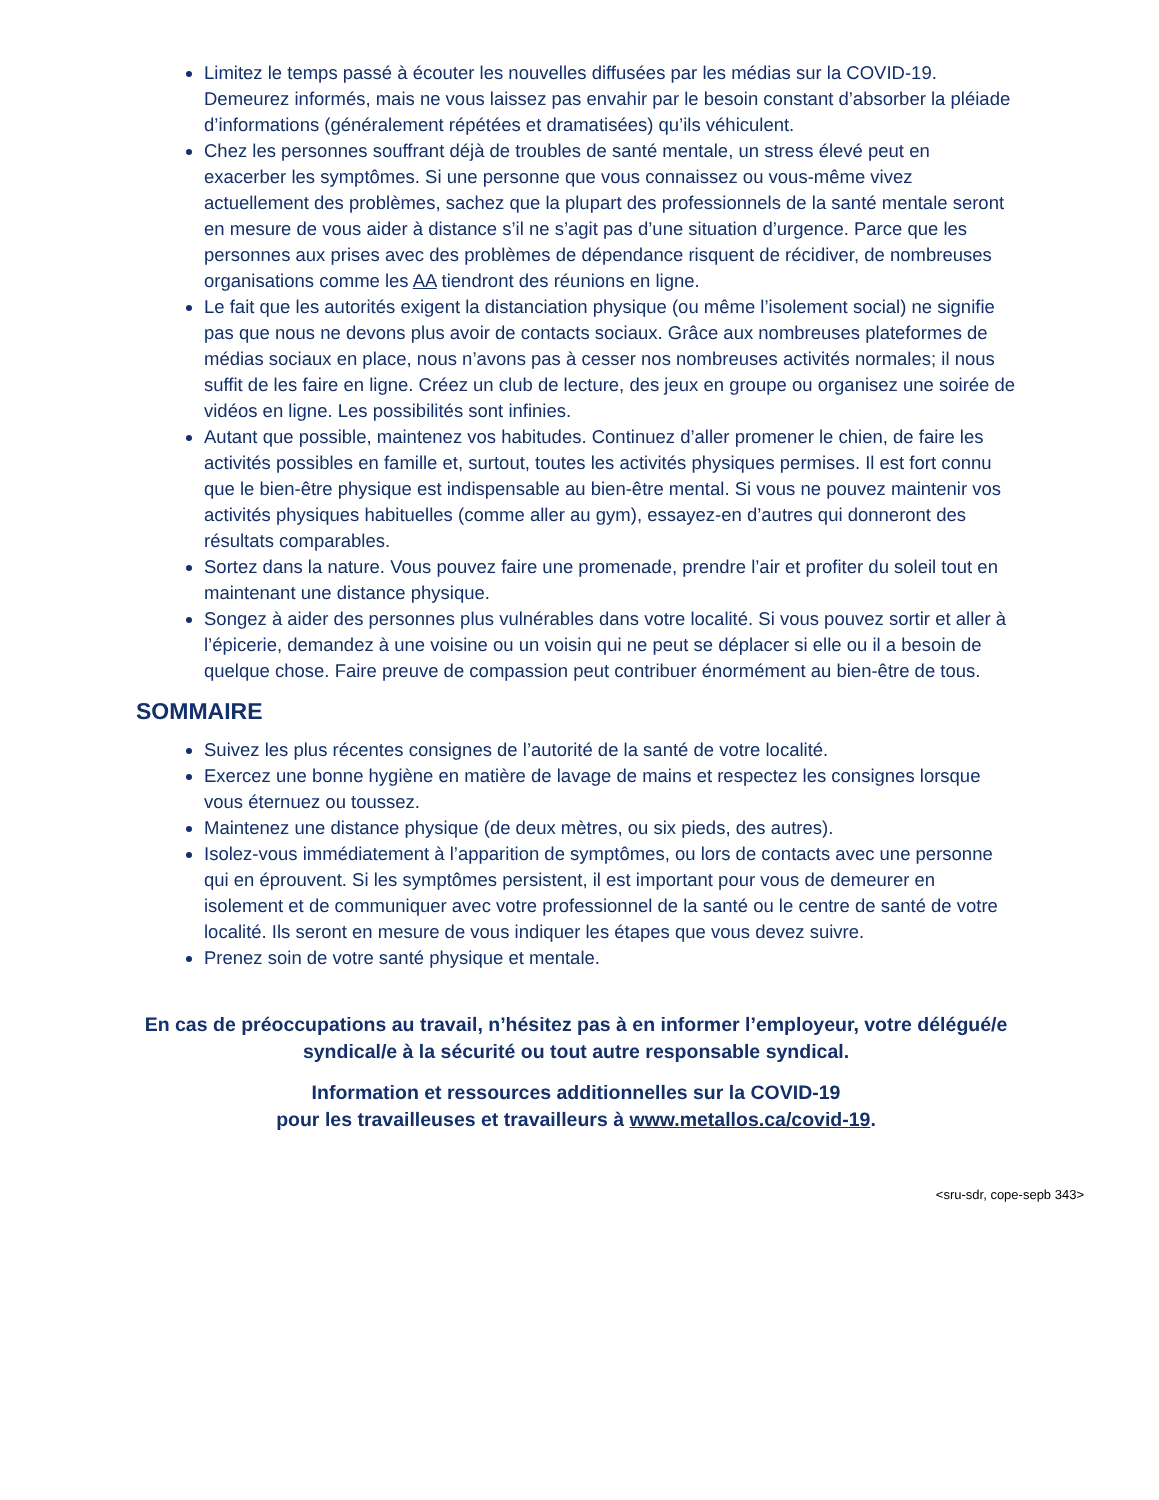Limitez le temps passé à écouter les nouvelles diffusées par les médias sur la COVID-19. Demeurez informés, mais ne vous laissez pas envahir par le besoin constant d’absorber la pléiade d’informations (généralement répétées et dramatisées) qu’ils véhiculent.
Chez les personnes souffrant déjà de troubles de santé mentale, un stress élevé peut en exacerber les symptômes. Si une personne que vous connaissez ou vous-même vivez actuellement des problèmes, sachez que la plupart des professionnels de la santé mentale seront en mesure de vous aider à distance s’il ne s’agit pas d’une situation d’urgence. Parce que les personnes aux prises avec des problèmes de dépendance risquent de récidiver, de nombreuses organisations comme les AA tiendront des réunions en ligne.
Le fait que les autorités exigent la distanciation physique (ou même l’isolement social) ne signifie pas que nous ne devons plus avoir de contacts sociaux. Grâce aux nombreuses plateformes de médias sociaux en place, nous n’avons pas à cesser nos nombreuses activités normales; il nous suffit de les faire en ligne. Créez un club de lecture, des jeux en groupe ou organisez une soirée de vidéos en ligne. Les possibilités sont infinies.
Autant que possible, maintenez vos habitudes. Continuez d’aller promener le chien, de faire les activités possibles en famille et, surtout, toutes les activités physiques permises. Il est fort connu que le bien-être physique est indispensable au bien-être mental. Si vous ne pouvez maintenir vos activités physiques habituelles (comme aller au gym), essayez-en d’autres qui donneront des résultats comparables.
Sortez dans la nature. Vous pouvez faire une promenade, prendre l’air et profiter du soleil tout en maintenant une distance physique.
Songez à aider des personnes plus vulnérables dans votre localité. Si vous pouvez sortir et aller à l’épicerie, demandez à une voisine ou un voisin qui ne peut se déplacer si elle ou il a besoin de quelque chose. Faire preuve de compassion peut contribuer énormément au bien-être de tous.
SOMMAIRE
Suivez les plus récentes consignes de l’autorité de la santé de votre localité.
Exercez une bonne hygiène en matière de lavage de mains et respectez les consignes lorsque vous éternuez ou toussez.
Maintenez une distance physique (de deux mètres, ou six pieds, des autres).
Isolez-vous immédiatement à l’apparition de symptômes, ou lors de contacts avec une personne qui en éprouvent. Si les symptômes persistent, il est important pour vous de demeurer en isolement et de communiquer avec votre professionnel de la santé ou le centre de santé de votre localité. Ils seront en mesure de vous indiquer les étapes que vous devez suivre.
Prenez soin de votre santé physique et mentale.
En cas de préoccupations au travail, n’hésitez pas à en informer l’employeur, votre délégué/e syndical/e à la sécurité ou tout autre responsable syndical.
Information et ressources additionnelles sur la COVID-19
pour les travailleuses et travailleurs à www.metallos.ca/covid-19.
<sru-sdr, cope-sepb 343>